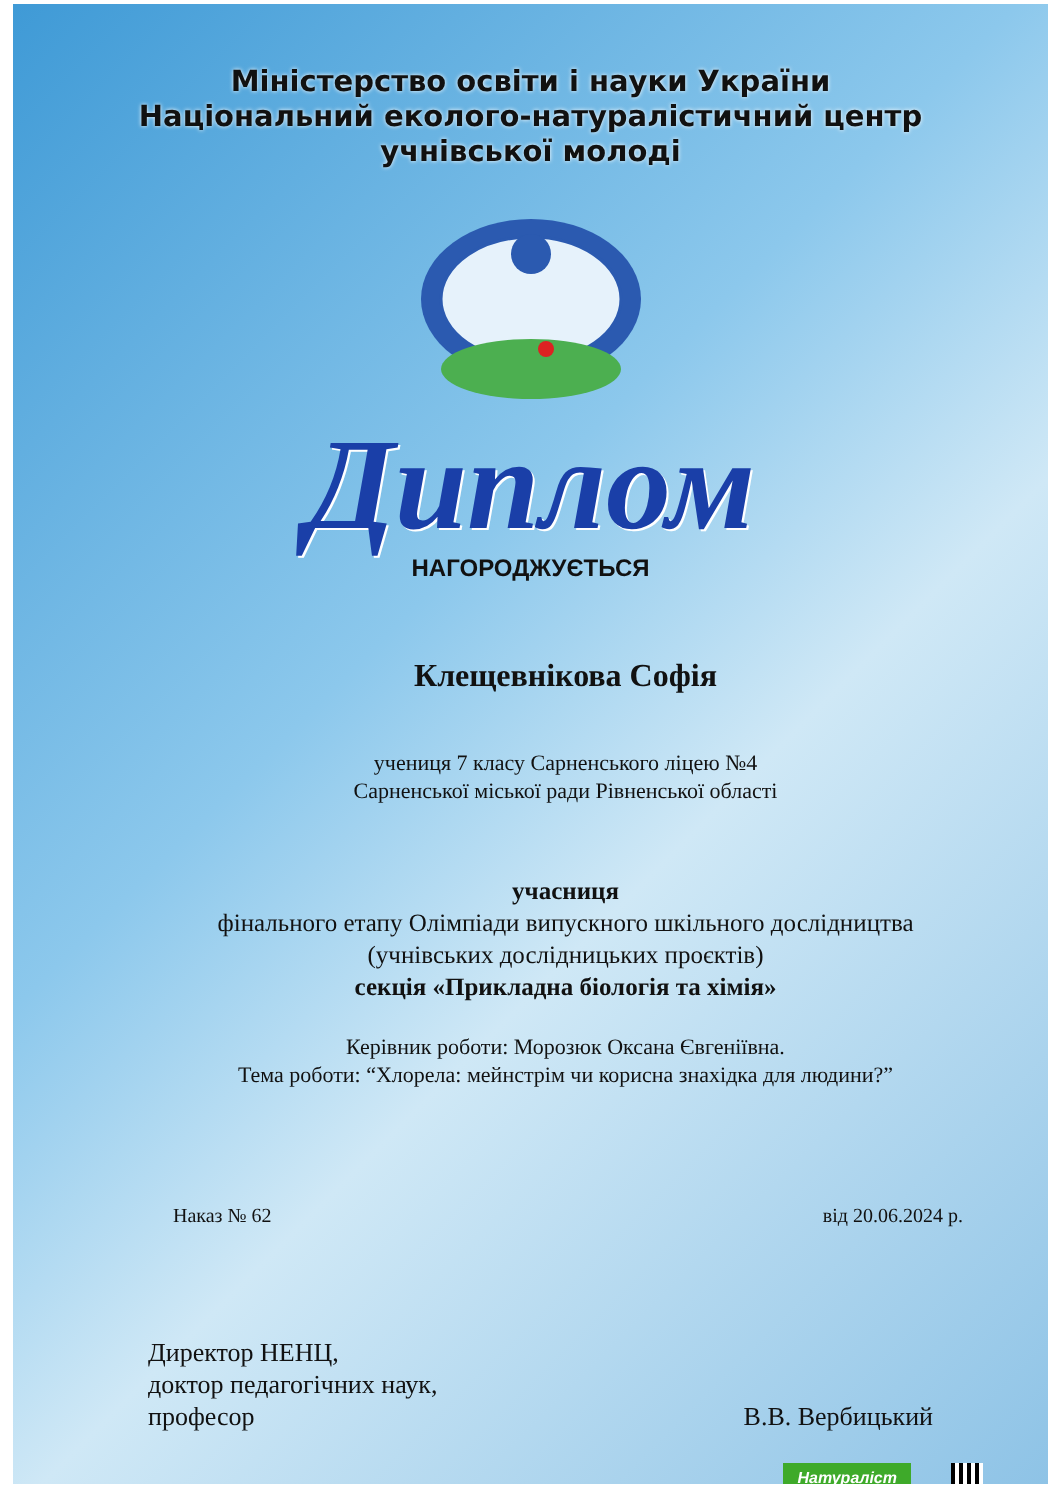Міністерство освіти і науки України
Національний еколого-натуралістичний центр
учнівської молоді
Диплом
НАГОРОДЖУЄТЬСЯ
Клещевнікова Софія
учениця 7 класу Сарненського ліцею №4
Сарненської міської ради Рівненської області
учасниця
фінального етапу Олімпіади випускного шкільного дослідництва
(учнівських дослідницьких проєктів)
секція «Прикладна біологія та хімія»
Керівник роботи: Морозюк Оксана Євгеніївна.
Тема роботи: “Хлорела: мейнстрім чи корисна знахідка для людини?”
Наказ № 62 від 20.06.2024 р.
Директор НЕНЦ,
доктор педагогічних наук,
професор
В.В. Вербицький
Натураліст